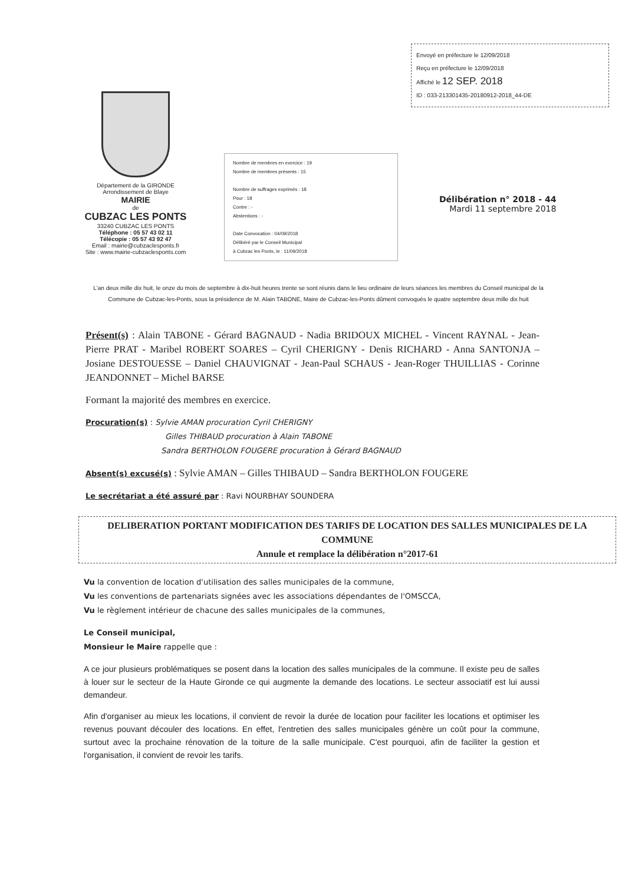Envoyé en préfecture le 12/09/2018
Reçu en préfecture le 12/09/2018
Affiché le 12 SEP. 2018
ID : 033-213301435-20180912-2018_44-DE
Département de la GIRONDE
Arrondissement de Blaye
MAIRIE
de
CUBZAC LES PONTS
33240 CUBZAC LES PONTS
Téléphone : 05 57 43 02 11
Télécopie : 05 57 43 92 47
Email : mairie@cubzaclesponts.fr
Site : www.mairie-cubzaclesponts.com
Nombre de membres en exercice : 19
Nombre de membres présents : 15
Nombre de suffrages exprimés : 18
Pour : 18
Contre : -
Abstentions : -
Date Convocation : 04/09/2018
Délibéré par le Conseil Municipal
à Cubzac les Ponts, le : 11/09/2018
Délibération n° 2018 - 44
Mardi 11 septembre 2018
L'an deux mille dix huit, le onze du mois de septembre à dix-huit heures trente se sont réunis dans le lieu ordinaire de leurs séances les membres du Conseil municipal de la Commune de Cubzac-les-Ponts, sous la présidence de M. Alain TABONE, Maire de Cubzac-les-Ponts dûment convoqués le quatre septembre deux mille dix huit
Présent(s) : Alain TABONE - Gérard BAGNAUD - Nadia BRIDOUX MICHEL - Vincent RAYNAL - Jean-Pierre PRAT - Maribel ROBERT SOARES – Cyril CHERIGNY - Denis RICHARD - Anna SANTONJA – Josiane DESTOUESSE – Daniel CHAUVIGNAT - Jean-Paul SCHAUS - Jean-Roger THUILLIAS - Corinne JEANDONNET – Michel BARSE
Formant la majorité des membres en exercice.
Procuration(s) : Sylvie AMAN procuration Cyril CHERIGNY
Gilles THIBAUD procuration à Alain TABONE
Sandra BERTHOLON FOUGERE procuration à Gérard BAGNAUD
Absent(s) excusé(s) : Sylvie AMAN – Gilles THIBAUD – Sandra BERTHOLON FOUGERE
Le secrétariat a été assuré par : Ravi NOURBHAY SOUNDERA
DELIBERATION PORTANT MODIFICATION DES TARIFS DE LOCATION DES SALLES MUNICIPALES DE LA COMMUNE
Annule et remplace la délibération n°2017-61
Vu la convention de location d'utilisation des salles municipales de la commune,
Vu les conventions de partenariats signées avec les associations dépendantes de l'OMSCCA,
Vu le règlement intérieur de chacune des salles municipales de la communes,
Le Conseil municipal,
Monsieur le Maire rappelle que :
A ce jour plusieurs problématiques se posent dans la location des salles municipales de la commune. Il existe peu de salles à louer sur le secteur de la Haute Gironde ce qui augmente la demande des locations. Le secteur associatif est lui aussi demandeur.
Afin d'organiser au mieux les locations, il convient de revoir la durée de location pour faciliter les locations et optimiser les revenus pouvant découler des locations. En effet, l'entretien des salles municipales génère un coût pour la commune, surtout avec la prochaine rénovation de la toiture de la salle municipale. C'est pourquoi, afin de faciliter la gestion et l'organisation, il convient de revoir les tarifs.